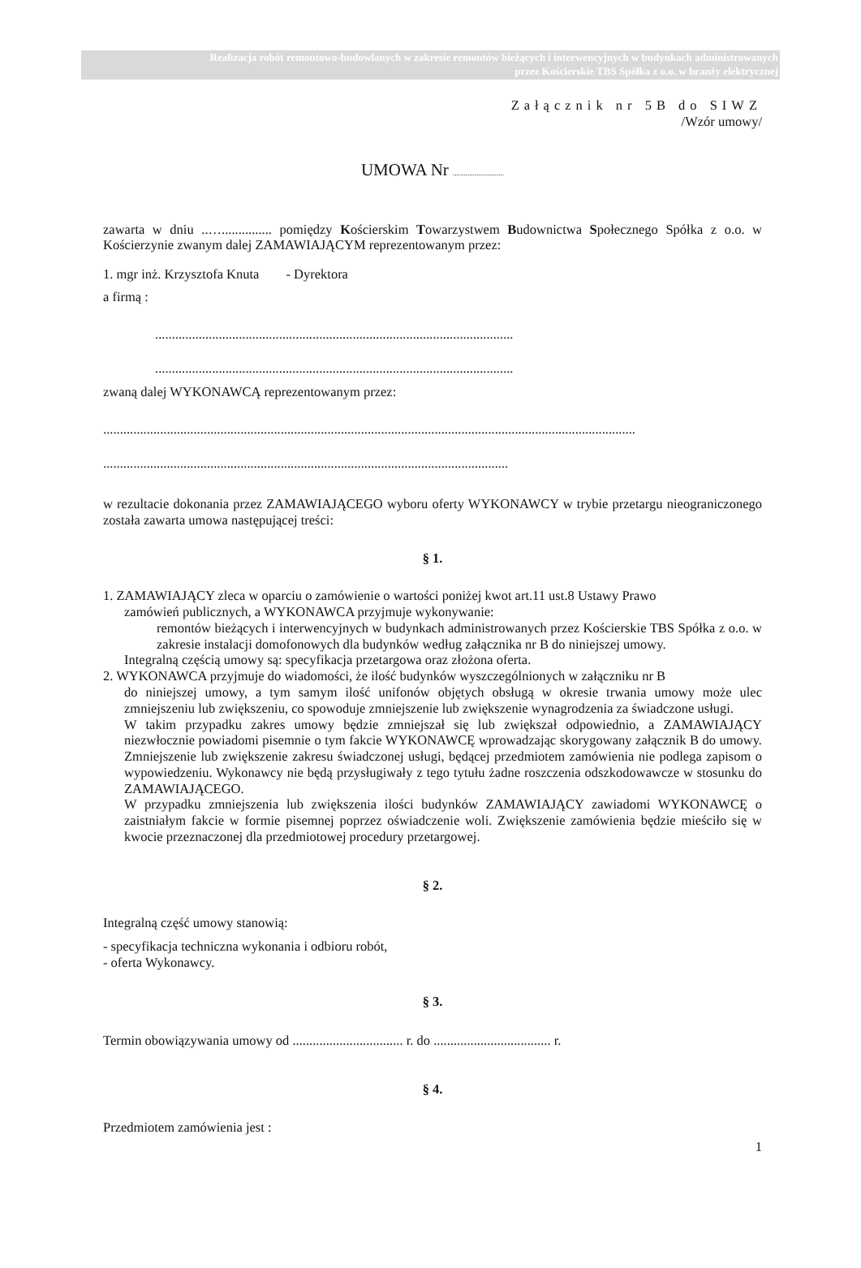Realizacja robót remontowo-budowlanych w zakresie remontów bieżących i interwencyjnych w budynkach administrowanych
przez Kościerskie TBS Spółka z o.o. w branży elektrycznej
Załącznik nr 5B do SIWZ
/Wzór umowy/
UMOWA Nr ............................
zawarta w dniu ..…............... pomiędzy Kościerskim Towarzystwem Budownictwa Społecznego Spółka z o.o. w Kościerzynie zwanym dalej ZAMAWIAJĄCYM reprezentowanym przez:
1. mgr inż. Krzysztofa Knuta - Dyrektora
a firmą :
...........................................................................................................
...........................................................................................................
zwaną dalej WYKONAWCĄ reprezentowanym przez:
...............................................................................................................................................................
.........................................................................................................................
w rezultacie dokonania przez ZAMAWIAJĄCEGO wyboru oferty WYKONAWCY w trybie przetargu nieograniczonego została zawarta umowa następującej treści:
§ 1.
1. ZAMAWIAJĄCY zleca w oparciu o zamówienie o wartości poniżej kwot art.11 ust.8 Ustawy Prawo
zamówień publicznych, a WYKONAWCA przyjmuje wykonywanie:
remontów bieżących i interwencyjnych w budynkach administrowanych przez Kościerskie TBS Spółka z o.o. w zakresie instalacji domofonowych dla budynków według załącznika nr B do niniejszej umowy.
Integralną częścią umowy są: specyfikacja przetargowa oraz złożona oferta.
2. WYKONAWCA przyjmuje do wiadomości, że ilość budynków wyszczególnionych w załączniku nr B
do niniejszej umowy, a tym samym ilość unifonów objętych obsługą w okresie trwania umowy może ulec zmniejszeniu lub zwiększeniu, co spowoduje zmniejszenie lub zwiększenie wynagrodzenia za świadczone usługi.
W takim przypadku zakres umowy będzie zmniejszał się lub zwiększał odpowiednio, a ZAMAWIAJĄCY niezwłocznie powiadomi pisemnie o tym fakcie WYKONAWCĘ wprowadzając skorygowany załącznik B do umowy. Zmniejszenie lub zwiększenie zakresu świadczonej usługi, będącej przedmiotem zamówienia nie podlega zapisom o wypowiedzeniu. Wykonawcy nie będą przysługiwały z tego tytułu żadne roszczenia odszkodowawcze w stosunku do ZAMAWIAJĄCEGO.
W przypadku zmniejszenia lub zwiększenia ilości budynków ZAMAWIAJĄCY zawiadomi WYKONAWCĘ o zaistniałym fakcie w formie pisemnej poprzez oświadczenie woli. Zwiększenie zamówienia będzie mieściło się w kwocie przeznaczonej dla przedmiotowej procedury przetargowej.
§ 2.
Integralną część umowy stanowią:
- specyfikacja techniczna wykonania i odbioru robót,
- oferta Wykonawcy.
§ 3.
Termin obowiązywania umowy od ................................. r. do ................................... r.
§ 4.
Przedmiotem zamówienia jest :
1